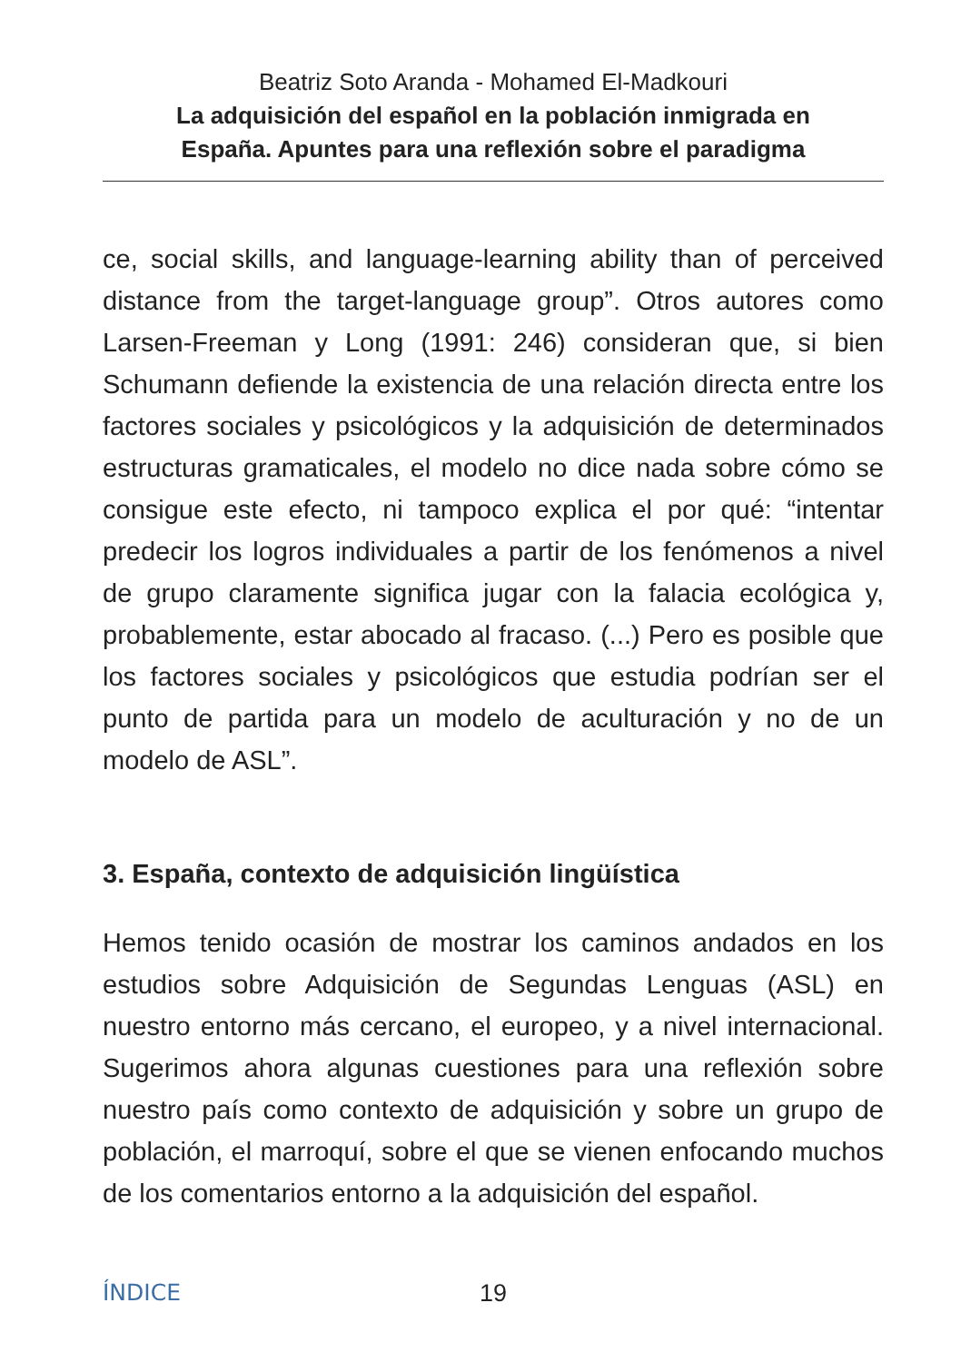Beatriz Soto Aranda - Mohamed El-Madkouri
La adquisición del español en la población inmigrada en
España. Apuntes para una reflexión sobre el paradigma
ce, social skills, and language-learning ability than of perceived distance from the target-language group”. Otros autores como Larsen-Freeman y Long (1991: 246) consideran que, si bien Schumann defiende la existencia de una relación directa entre los factores sociales y psicológicos y la adquisición de determinados estructuras gramaticales, el modelo no dice nada sobre cómo se consigue este efecto, ni tampoco explica el por qué: “intentar predecir los logros individuales a partir de los fenómenos a nivel de grupo claramente significa jugar con la falacia ecológica y, probablemente, estar abocado al fracaso. (...) Pero es posible que los factores sociales y psicológicos que estudia podrían ser el punto de partida para un modelo de aculturación y no de un modelo de ASL”.
3. España, contexto de adquisición lingüística
Hemos tenido ocasión de mostrar los caminos andados en los estudios sobre Adquisición de Segundas Lenguas (ASL) en nuestro entorno más cercano, el europeo, y a nivel internacional. Sugerimos ahora algunas cuestiones para una reflexión sobre nuestro país como contexto de adquisición y sobre un grupo de población, el marroquí, sobre el que se vienen enfocando muchos de los comentarios entorno a la adquisición del español.
ÍNDICE 19